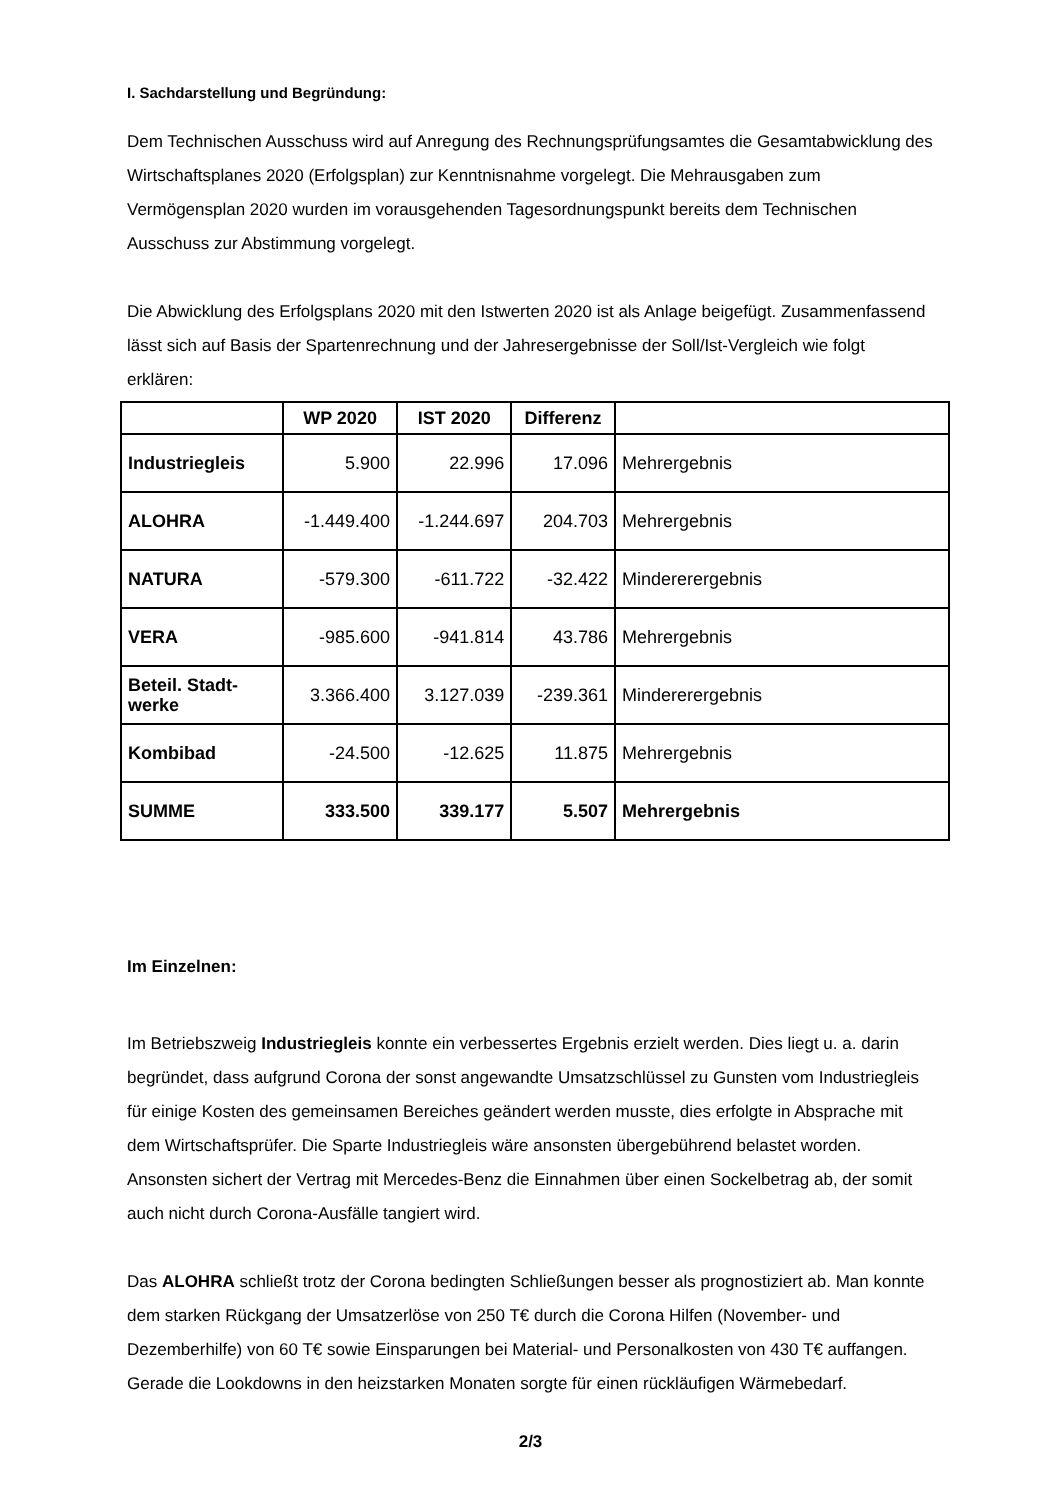I. Sachdarstellung und Begründung:
Dem Technischen Ausschuss wird auf Anregung des Rechnungsprüfungsamtes die Gesamtabwicklung des Wirtschaftsplanes 2020 (Erfolgsplan) zur Kenntnisnahme vorgelegt. Die Mehrausgaben zum Vermögensplan 2020 wurden im vorausgehenden Tagesordnungspunkt bereits dem Technischen Ausschuss zur Abstimmung vorgelegt.
Die Abwicklung des Erfolgsplans 2020 mit den Istwerten 2020 ist als Anlage beigefügt. Zusammenfassend lässt sich auf Basis der Spartenrechnung und der Jahresergebnisse der Soll/Ist-Vergleich wie folgt erklären:
| | WP 2020 | IST 2020 | Differenz | |
| --- | --- | --- | --- | --- |
| Industriegleis | 5.900 | 22.996 | 17.096 | Mehrergebnis |
| ALOHRA | -1.449.400 | -1.244.697 | 204.703 | Mehrergebnis |
| NATURA | -579.300 | -611.722 | -32.422 | Mindererergebnis |
| VERA | -985.600 | -941.814 | 43.786 | Mehrergebnis |
| Beteil. Stadt- werke | 3.366.400 | 3.127.039 | -239.361 | Mindererergebnis |
| Kombibad | -24.500 | -12.625 | 11.875 | Mehrergebnis |
| SUMME | 333.500 | 339.177 | 5.507 | Mehrergebnis |
Im Einzelnen:
Im Betriebszweig Industriegleis konnte ein verbessertes Ergebnis erzielt werden. Dies liegt u. a. darin begründet, dass aufgrund Corona der sonst angewandte Umsatzschlüssel zu Gunsten vom Industriegleis für einige Kosten des gemeinsamen Bereiches geändert werden musste, dies erfolgte in Absprache mit dem Wirtschaftsprüfer. Die Sparte Industriegleis wäre ansonsten übergebührend belastet worden. Ansonsten sichert der Vertrag mit Mercedes-Benz die Einnahmen über einen Sockelbetrag ab, der somit auch nicht durch Corona-Ausfälle tangiert wird.
Das ALOHRA schließt trotz der Corona bedingten Schließungen besser als prognostiziert ab. Man konnte dem starken Rückgang der Umsatzerlöse von 250 T€ durch die Corona Hilfen (November- und Dezemberhilfe) von 60 T€ sowie Einsparungen bei Material- und Personalkosten von 430 T€ auffangen. Gerade die Lookdowns in den heizstarken Monaten sorgte für einen rückläufigen Wärmebedarf.
2/3